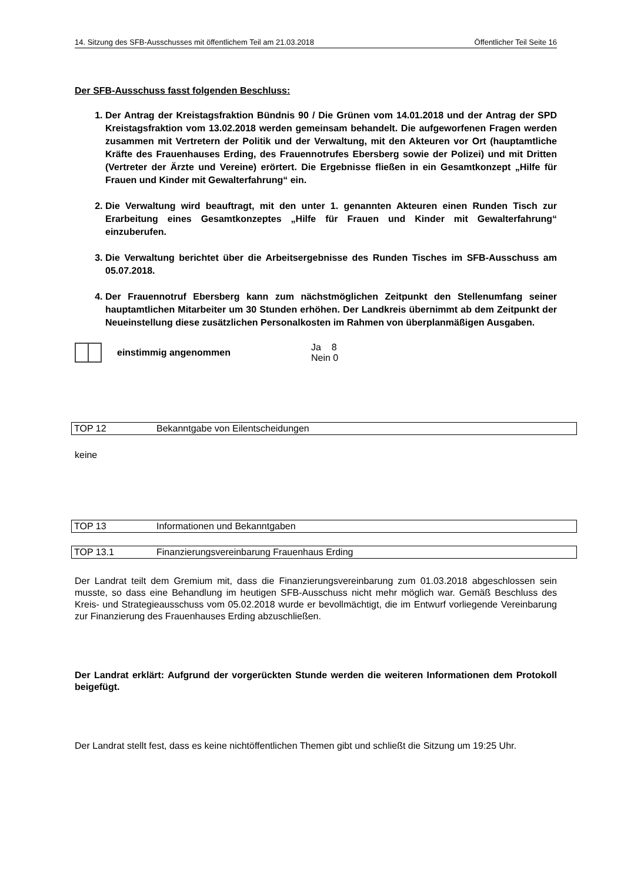14. Sitzung des SFB-Ausschusses mit öffentlichem Teil am 21.03.2018 Öffentlicher Teil Seite 16
Der SFB-Ausschuss fasst folgenden Beschluss:
1. Der Antrag der Kreistagsfraktion Bündnis 90 / Die Grünen vom 14.01.2018 und der Antrag der SPD Kreistagsfraktion vom 13.02.2018 werden gemeinsam behandelt. Die aufgeworfenen Fragen werden zusammen mit Vertretern der Politik und der Verwaltung, mit den Akteuren vor Ort (hauptamtliche Kräfte des Frauenhauses Erding, des Frauennotrufes Ebersberg sowie der Polizei) und mit Dritten (Vertreter der Ärzte und Vereine) erörtert. Die Ergebnisse fließen in ein Gesamtkonzept „Hilfe für Frauen und Kinder mit Gewalterfahrung“ ein.
2. Die Verwaltung wird beauftragt, mit den unter 1. genannten Akteuren einen Runden Tisch zur Erarbeitung eines Gesamtkonzeptes „Hilfe für Frauen und Kinder mit Gewalterfahrung“ einzuberufen.
3. Die Verwaltung berichtet über die Arbeitsergebnisse des Runden Tisches im SFB-Ausschuss am 05.07.2018.
4. Der Frauennotruf Ebersberg kann zum nächstmöglichen Zeitpunkt den Stellenumfang seiner hauptamtlichen Mitarbeiter um 30 Stunden erhöhen. Der Landkreis übernimmt ab dem Zeitpunkt der Neueinstellung diese zusätzlichen Personalkosten im Rahmen von überplanmäßigen Ausgaben.
einstimmig angenommen
Ja 8
Nein 0
TOP 12 Bekanntgabe von Eilentscheidungen
keine
TOP 13 Informationen und Bekanntgaben
TOP 13.1 Finanzierungsvereinbarung Frauenhaus Erding
Der Landrat teilt dem Gremium mit, dass die Finanzierungsvereinbarung zum 01.03.2018 abgeschlossen sein musste, so dass eine Behandlung im heutigen SFB-Ausschuss nicht mehr möglich war. Gemäß Beschluss des Kreis- und Strategieausschuss vom 05.02.2018 wurde er bevollmächtigt, die im Entwurf vorliegende Vereinbarung zur Finanzierung des Frauenhauses Erding abzuschließen.
Der Landrat erklärt: Aufgrund der vorgerückten Stunde werden die weiteren Informationen dem Protokoll beigefügt.
Der Landrat stellt fest, dass es keine nichtöffentlichen Themen gibt und schließt die Sitzung um 19:25 Uhr.